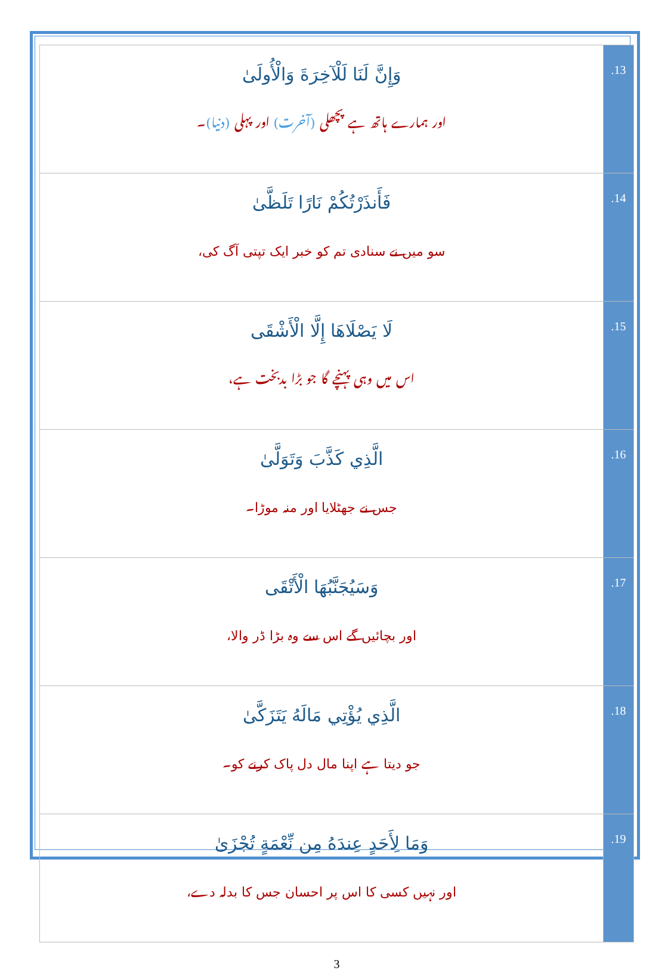| وَإِنَّ لَنَا لَلْآخِرَةَ وَالْأُولَىٰ اور ہمارے ہاتھ ہے پچھلی (آخرت) اور پہلی (دنیا) ۔ | .13 |
| فَأَنذَرْتُكُمْ نَارًا تَلَظَّىٰ سو میں نے سنادی تم کو خبر ایک تپتی آگ کی، | .14 |
| لَا يَصْلَاهَا إِلَّا الْأَشْقَى اس میں وہی پہنچے گا جو بڑا بدبخت ہے، | .15 |
| الَّذِي كَذَّبَ وَتَوَلَّىٰ جس نے جھٹلایا اور منہ موڑا۔ | .16 |
| وَسَيُجَنَّبُهَا الْأَتْقَى اور بچائیں گے اس سے وہ بڑا ڈر والا، | .17 |
| الَّذِي يُؤْتِي مَالَهُ يَتَزَكَّىٰ جو دیتا ہے اپنا مال دل پاک کرنے کو۔ | .18 |
| وَمَا لِأَحَدٍ عِندَهُ مِن نِّعْمَةٍ تُجْزَىٰ اور نہیں کسی کا اس پر احسان جس کا بدلہ دے، | .19 |
3